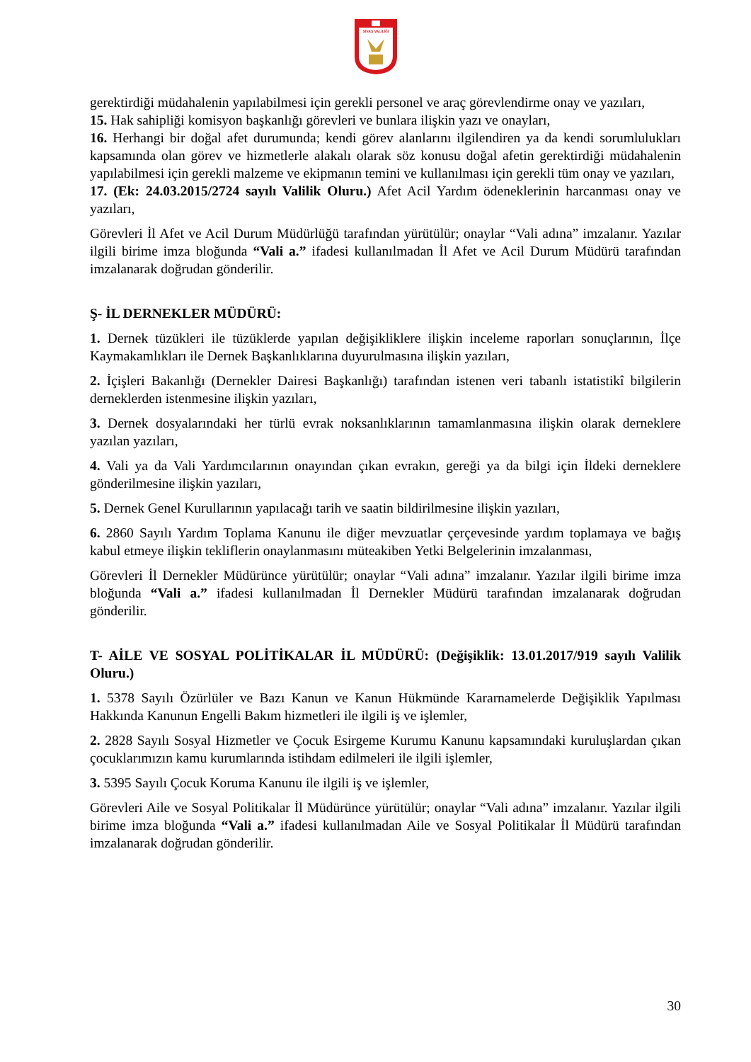SİVAS VALİLİĞİ
gerektirdiği müdahalenin yapılabilmesi için gerekli personel ve araç görevlendirme onay ve yazıları,
15. Hak sahipliği komisyon başkanlığı görevleri ve bunlara ilişkin yazı ve onayları,
16. Herhangi bir doğal afet durumunda; kendi görev alanlarını ilgilendiren ya da kendi sorumlulukları kapsamında olan görev ve hizmetlerle alakalı olarak söz konusu doğal afetin gerektirdiği müdahalenin yapılabilmesi için gerekli malzeme ve ekipmanın temini ve kullanılması için gerekli tüm onay ve yazıları,
17. (Ek: 24.03.2015/2724 sayılı Valilik Oluru.) Afet Acil Yardım ödeneklerinin harcanması onay ve yazıları,
Görevleri İl Afet ve Acil Durum Müdürlüğü tarafından yürütülür; onaylar “Vali adına” imzalanır. Yazılar ilgili birime imza bloğunda “Vali a.” ifadesi kullanılmadan İl Afet ve Acil Durum Müdürü tarafından imzalanarak doğrudan gönderilir.
Ş- İL DERNEKLER MÜDÜRÜ:
1. Dernek tüzükleri ile tüzüklerde yapılan değişikliklere ilişkin inceleme raporları sonuçlarının, İlçe Kaymakamlıkları ile Dernek Başkanlıklarına duyurulmasına ilişkin yazıları,
2. İçişleri Bakanlığı (Dernekler Dairesi Başkanlığı) tarafından istenen veri tabanlı istatistikî bilgilerin derneklerden istenmesine ilişkin yazıları,
3. Dernek dosyalarındaki her türlü evrak noksanlıklarının tamamlanmasına ilişkin olarak derneklere yazılan yazıları,
4. Vali ya da Vali Yardımcılarının onayından çıkan evrakın, gereği ya da bilgi için İldeki derneklere gönderilmesine ilişkin yazıları,
5. Dernek Genel Kurullarının yapılacağı tarih ve saatin bildirilmesine ilişkin yazıları,
6. 2860 Sayılı Yardım Toplama Kanunu ile diğer mevzuatlar çerçevesinde yardım toplamaya ve bağış kabul etmeye ilişkin tekliflerin onaylanmasını müteakiben Yetki Belgelerinin imzalanması,
Görevleri İl Dernekler Müdürünce yürütülür; onaylar “Vali adına” imzalanır. Yazılar ilgili birime imza bloğunda “Vali a.” ifadesi kullanılmadan İl Dernekler Müdürü tarafından imzalanarak doğrudan gönderilir.
T- AİLE VE SOSYAL POLİTİKALAR İL MÜDÜRÜ: (Değişiklik: 13.01.2017/919 sayılı Valilik Oluru.)
1. 5378 Sayılı Özürlüler ve Bazı Kanun ve Kanun Hükmünde Kararnamelerde Değişiklik Yapılması Hakkında Kanunun Engelli Bakım hizmetleri ile ilgili iş ve işlemler,
2. 2828 Sayılı Sosyal Hizmetler ve Çocuk Esirgeme Kurumu Kanunu kapsamındaki kuruluşlardan çıkan çocuklarımızın kamu kurumlarında istihdam edilmeleri ile ilgili işlemler,
3. 5395 Sayılı Çocuk Koruma Kanunu ile ilgili iş ve işlemler,
Görevleri Aile ve Sosyal Politikalar İl Müdürünce yürütülür; onaylar “Vali adına” imzalanır. Yazılar ilgili birime imza bloğunda “Vali a.” ifadesi kullanılmadan Aile ve Sosyal Politikalar İl Müdürü tarafından imzalanarak doğrudan gönderilir.
30